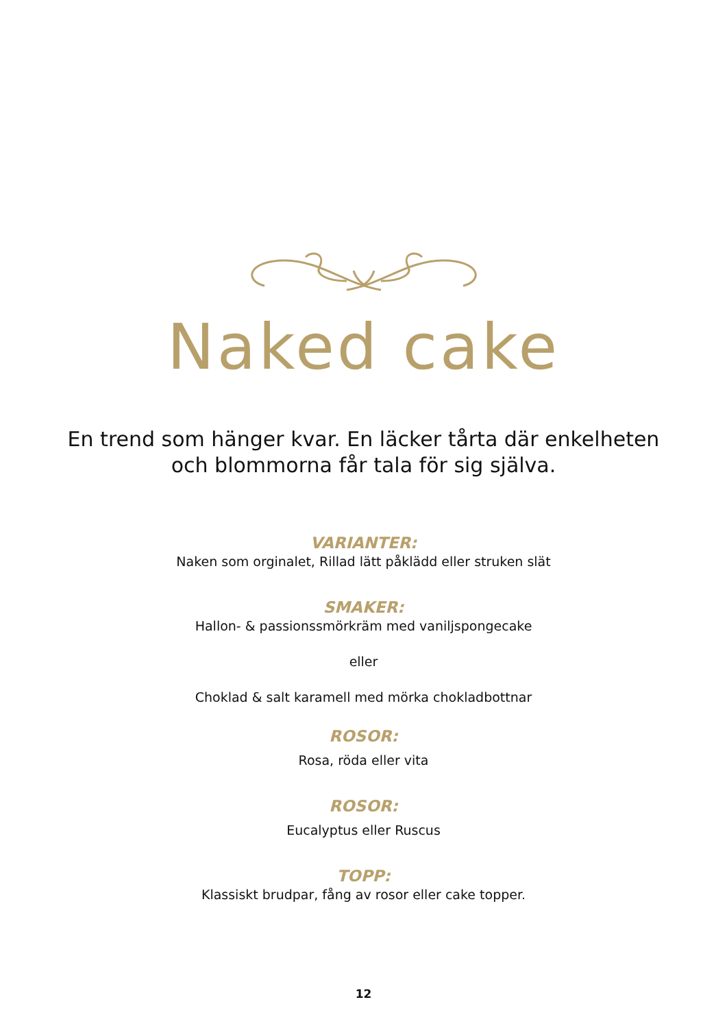Naked cake
En trend som hänger kvar. En läcker tårta där enkelheten
och blommorna får tala för sig själva.
VARIANTER:
Naken som orginalet, Rillad lätt påklädd eller struken slät
SMAKER:
Hallon- & passionssmörkräm med vaniljspongecake
eller
Choklad & salt karamell med mörka chokladbottnar
ROSOR:
Rosa, röda eller vita
ROSOR:
Eucalyptus eller Ruscus
TOPP:
Klassiskt brudpar, fång av rosor eller cake topper.
12